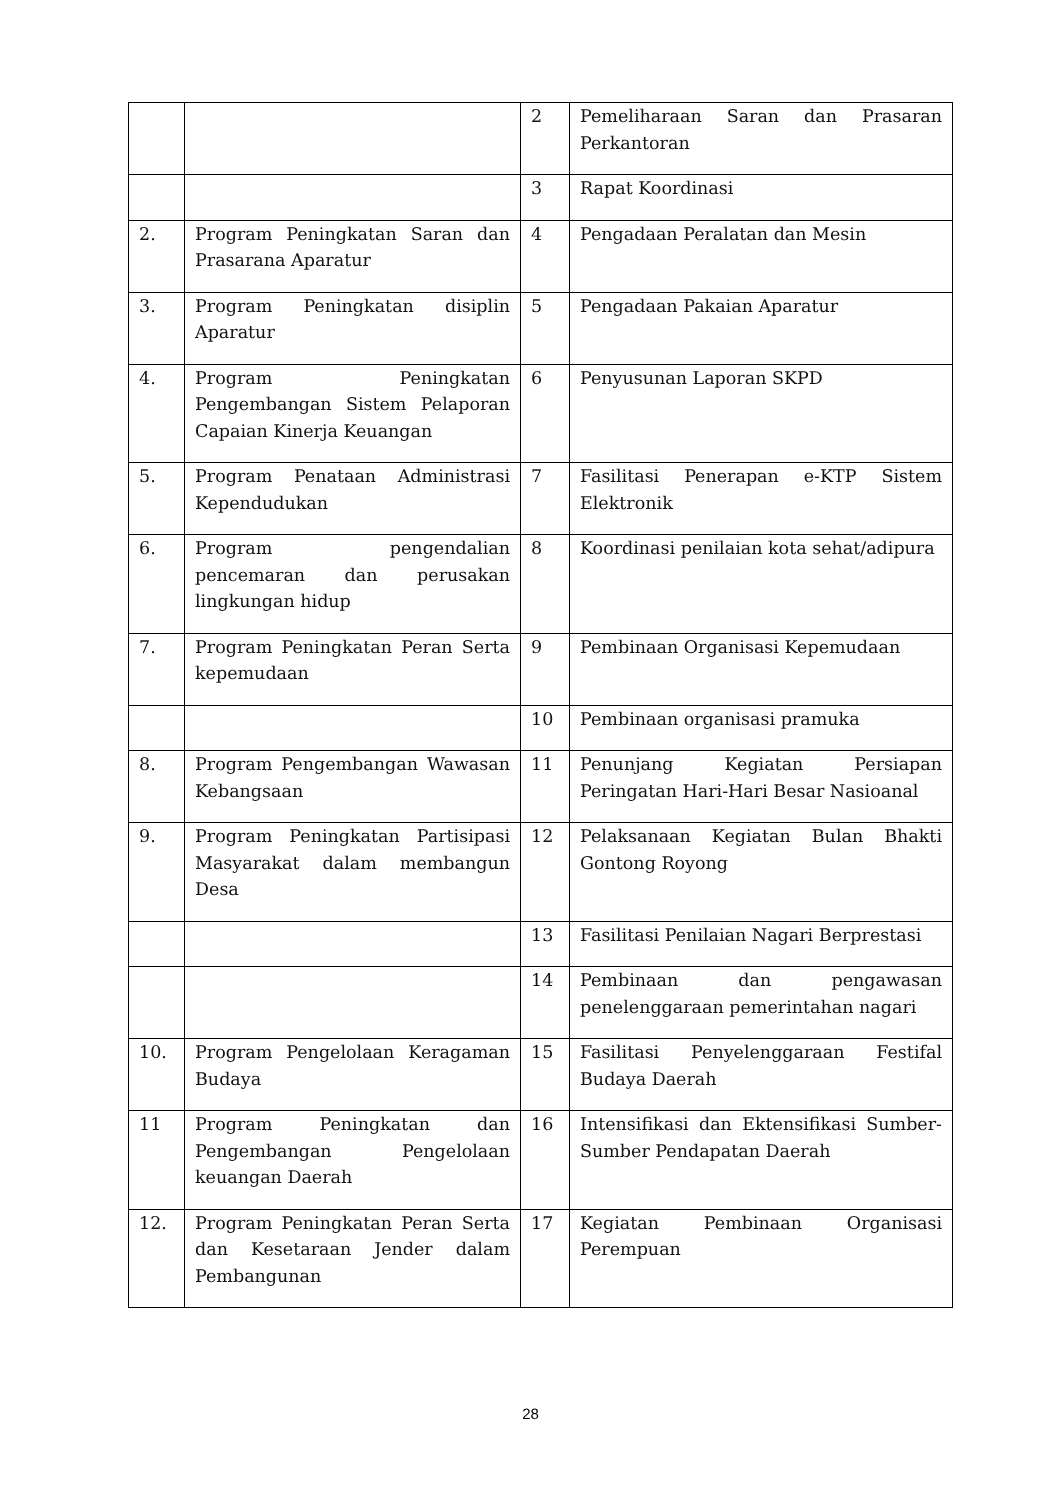| | | 2 | Pemeliharaan Saran dan Prasaran Perkantoran |
| | | 3 | Rapat Koordinasi |
| 2. | Program Peningkatan Saran dan Prasarana Aparatur | 4 | Pengadaan Peralatan dan Mesin |
| 3. | Program Peningkatan disiplin Aparatur | 5 | Pengadaan Pakaian Aparatur |
| 4. | Program Peningkatan Pengembangan Sistem Pelaporan Capaian Kinerja Keuangan | 6 | Penyusunan Laporan SKPD |
| 5. | Program Penataan Administrasi Kependudukan | 7 | Fasilitasi Penerapan e-KTP Sistem Elektronik |
| 6. | Program pengendalian pencemaran dan perusakan lingkungan hidup | 8 | Koordinasi penilaian kota sehat/adipura |
| 7. | Program Peningkatan Peran Serta kepemudaan | 9 | Pembinaan Organisasi Kepemudaan |
| | | 10 | Pembinaan organisasi pramuka |
| 8. | Program Pengembangan Wawasan Kebangsaan | 11 | Penunjang Kegiatan Persiapan Peringatan Hari-Hari Besar Nasioanal |
| 9. | Program Peningkatan Partisipasi Masyarakat dalam membangun Desa | 12 | Pelaksanaan Kegiatan Bulan Bhakti Gontong Royong |
| | | 13 | Fasilitasi Penilaian Nagari Berprestasi |
| | | 14 | Pembinaan dan pengawasan penelenggaraan pemerintahan nagari |
| 10. | Program Pengelolaan Keragaman Budaya | 15 | Fasilitasi Penyelenggaraan Festifal Budaya Daerah |
| 11 | Program Peningkatan dan Pengembangan Pengelolaan keuangan Daerah | 16 | Intensifikasi dan Ektensifikasi Sumber-Sumber Pendapatan Daerah |
| 12. | Program Peningkatan Peran Serta dan Kesetaraan Jender dalam Pembangunan | 17 | Kegiatan Pembinaan Organisasi Perempuan |
28